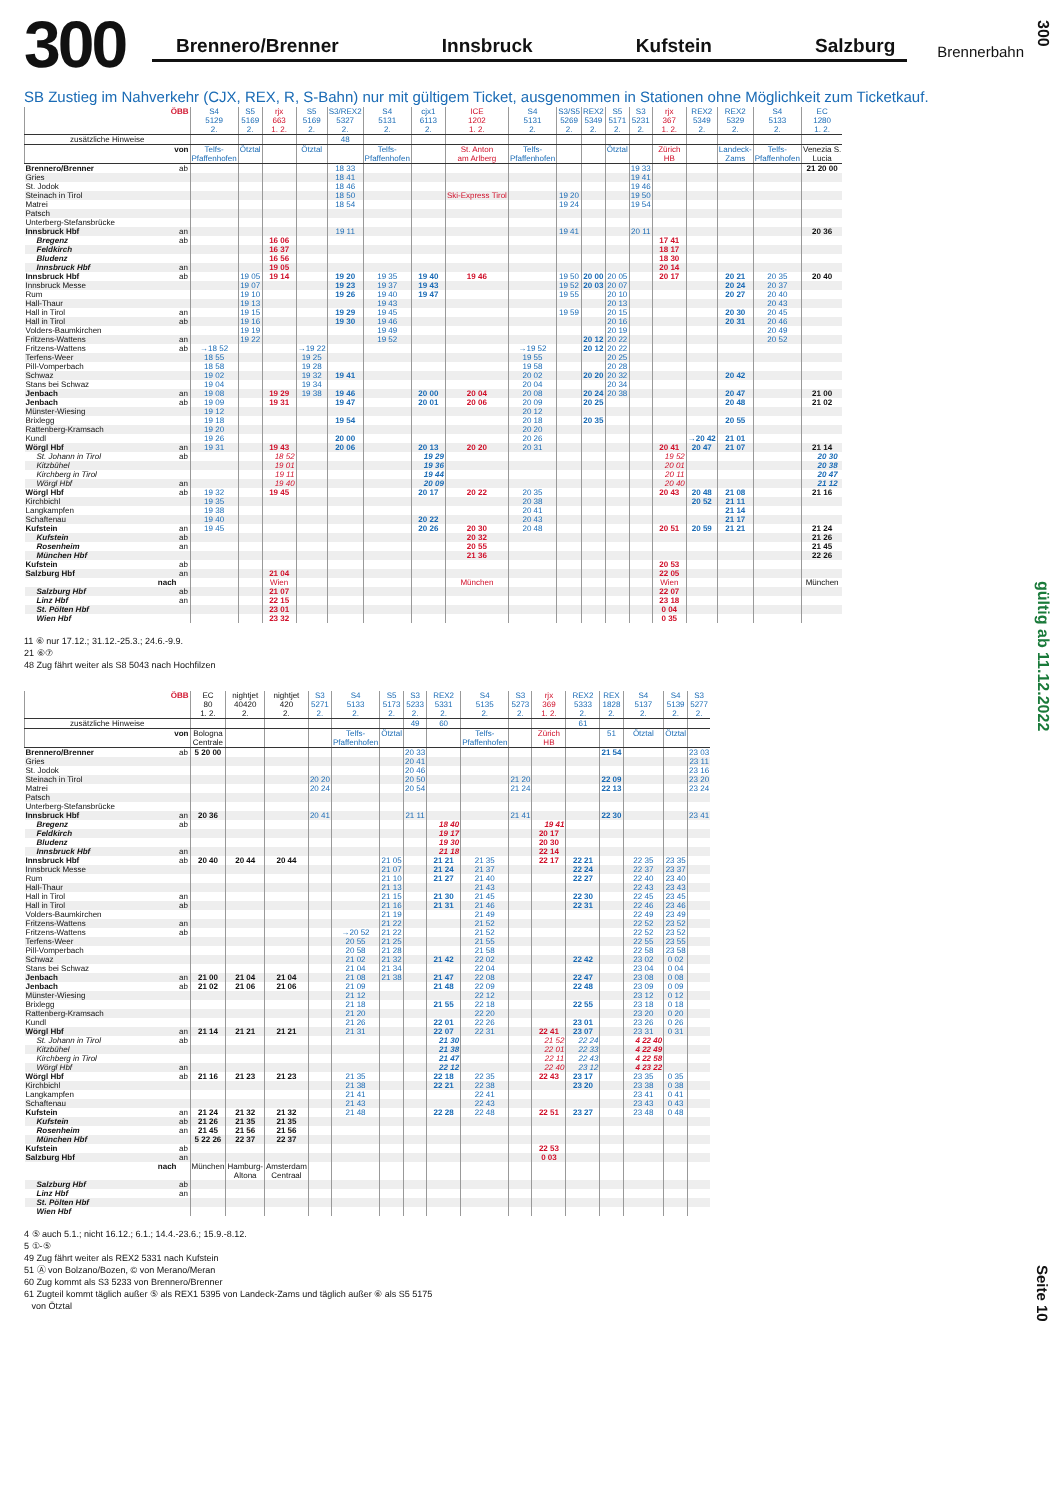300
Brennero/Brenner Innsbruck Kufstein Salzburg
Brennerbahn
SB Zustieg im Nahverkehr (CJX, REX, R, S-Bahn) nur mit gültigem Ticket, ausgenommen in Stationen ohne Möglichkeit zum Ticketkauf.
| ÖBB | | S4 5129 2. | S5 5169 2. | rjx 663 1. 2. | S5 5169 2. | S3/REX2 5327 2. | S4 5131 2. | cjx1 6113 2. | ICE 1202 1. 2. | S4 5131 2. | S3/S5 5269 2. | REX2 5349 2. | S5 5171 2. | S3 5231 2. | rjx 367 1. 2. | REX2 5349 2. | REX2 5329 2. | S4 5133 2. | EC 1280 1. 2. |
| --- | --- | --- | --- | --- | --- | --- | --- | --- | --- | --- | --- | --- | --- | --- | --- | --- | --- | --- | --- |
| zusätzliche Hinweise | | | | | | 48 | | | | | | | | | | | | | |
| von | | Telfs- Pfaffenhofen | Ötztal | | Ötztal | | Telfs- Pfaffenhofen | | St. Anton am Arlberg | Telfs- Pfaffenhofen | | | Ötztal | | Zürich HB | | Landeck- Zams | Telfs- Pfaffenhofen | Venezia S. Lucia |
| Brennero/Brenner | ab | | | | | 18 33 | | | | | | | | 19 33 | | | | | 21 20 00 |
| Gries | | | | | | 18 41 | | | | | | | | 19 41 | | | | | |
| St. Jodok | | | | | | 18 46 | | | | | | | | 19 46 | | | | | |
| Steinach in Tirol | | | | | | 18 50 | | | Ski-Express Tirol | | 19 20 | | | 19 50 | | | | | |
| Matrei | | | | | | 18 54 | | | | | 19 24 | | | 19 54 | | | | | |
| Patsch | | | | | | | | | | | | | | | | | | | |
| Unterberg-Stefansbrücke | | | | | | | | | | | | | | | | | | | |
| Innsbruck Hbf | an | | | | | 19 11 | | | | | 19 41 | | | 20 11 | | | | | 20 36 |
| Bregenz | ab | | | 16 06 | | | | | | | | | | | 17 41 | | | | |
| Feldkirch | | | | 16 37 | | | | | | | | | | | 18 17 | | | | |
| Bludenz | | | | 16 56 | | | | | | | | | | | 18 30 | | | | |
| Innsbruck Hbf | an | | | 19 05 | | | | | | | | | | | 20 14 | | | | |
| Innsbruck Hbf | ab | | 19 05 | 19 14 | | 19 20 | 19 35 | 19 40 | 19 46 | | 19 50 | 20 00 | 20 05 | | 20 17 | | 20 21 | 20 35 | 20 40 |
| Innsbruck Messe | | | 19 07 | | | 19 23 | 19 37 | 19 43 | | | 19 52 | 20 03 | 20 07 | | | | 20 24 | 20 37 | |
| Rum | | | 19 10 | | | 19 26 | 19 40 | 19 47 | | | 19 55 | | 20 10 | | | | 20 27 | 20 40 | |
| Hall-Thaur | | | 19 13 | | | | 19 43 | | | | | | 20 13 | | | | | 20 43 | |
| Hall in Tirol | an | | 19 15 | | | 19 29 | 19 45 | | | | 19 59 | | 20 15 | | | | 20 30 | 20 45 | |
| Hall in Tirol | ab | | 19 16 | | | 19 30 | 19 46 | | | | | | 20 16 | | | | 20 31 | 20 46 | |
| Volders-Baumkirchen | | | 19 19 | | | | 19 49 | | | | | | 20 19 | | | | | 20 49 | |
| Fritzens-Wattens | an | | 19 22 | | | | 19 52 | | | | | 20 12 | 20 22 | | | | | 20 52 | |
| Fritzens-Wattens | ab | →18 52 | | | →19 22 | | | | | →19 52 | | 20 12 | 20 22 | | | | | | |
| Terfens-Weer | | 18 55 | | | 19 25 | | | | | 19 55 | | | 20 25 | | | | | | |
| Pill-Vomperbach | | 18 58 | | | 19 28 | | | | | 19 58 | | | 20 28 | | | | | | |
| Schwaz | | 19 02 | | | 19 32 | 19 41 | | | | 20 02 | | 20 20 | 20 32 | | | | 20 42 | | |
| Stans bei Schwaz | | 19 04 | | | 19 34 | | | | | 20 04 | | | 20 34 | | | | | | |
| Jenbach | an | 19 08 | | 19 29 | 19 38 | 19 46 | | 20 00 | 20 04 | 20 08 | | 20 24 | 20 38 | | | | 20 47 | | 21 00 |
| Jenbach | ab | 19 09 | | 19 31 | | 19 47 | | 20 01 | 20 06 | 20 09 | | 20 25 | | | | | 20 48 | | 21 02 |
| Münster-Wiesing | | 19 12 | | | | | | | | 20 12 | | | | | | | | | |
| Brixlegg | | 19 18 | | | | 19 54 | | | | 20 18 | | 20 35 | | | | | 20 55 | | |
| Rattenberg-Kramsach | | 19 20 | | | | | | | | 20 20 | | | | | | | | | |
| Kundl | | 19 26 | | | | 20 00 | | | | 20 26 | | | | | | →20 42 | 21 01 | | |
| Wörgl Hbf | an | 19 31 | | 19 43 | | 20 06 | | 20 13 | 20 20 | 20 31 | | | | | 20 41 | 20 47 | 21 07 | | 21 14 |
| St. Johann in Tirol | ab | | | 18 52 | | | | 19 29 | | | | | | | 19 52 | | | | 20 30 |
| Kitzbühel | | | | 19 01 | | | | 19 36 | | | | | | | 20 01 | | | | 20 38 |
| Kirchberg in Tirol | | | | 19 11 | | | | 19 44 | | | | | | | 20 11 | | | | 20 47 |
| Wörgl Hbf | an | | | 19 40 | | | | 20 09 | | | | | | | 20 40 | | | | 21 12 |
| Wörgl Hbf | ab | 19 32 | | 19 45 | | | | 20 17 | 20 22 | 20 35 | | | | | 20 43 | 20 48 | 21 08 | | 21 16 |
| Kirchbichl | | 19 35 | | | | | | | | 20 38 | | | | | | 20 52 | 21 11 | | |
| Langkampfen | | 19 38 | | | | | | | | 20 41 | | | | | | | 21 14 | | |
| Schaftenau | | 19 40 | | | | | | 20 22 | | 20 43 | | | | | | | 21 17 | | |
| Kufstein | an | 19 45 | | | | | | 20 26 | 20 30 | 20 48 | | | | | 20 51 | 20 59 | 21 21 | | 21 24 |
| Kufstein | ab | | | | | | | | 20 32 | | | | | | | | | | 21 26 |
| Rosenheim | an | | | | | | | | 20 55 | | | | | | | | | | 21 45 |
| München Hbf | | | | | | | | | 21 36 | | | | | | | | | | 22 26 |
| Kufstein | ab | | | | | | | | | | | | | | 20 53 | | | | |
| Salzburg Hbf | an | | | 21 04 | | | | | | | | | | | 22 05 | | | | |
| nach | | | | Wien | | | | | München | | | | | | Wien | | | | München |
| Salzburg Hbf | ab | | | 21 07 | | | | | | | | | | | 22 07 | | | | |
| Linz Hbf | an | | | 22 15 | | | | | | | | | | | 23 18 | | | | |
| St. Pölten Hbf | | | | 23 01 | | | | | | | | | | | 0 04 | | | | |
| Wien Hbf | | | | 23 32 | | | | | | | | | | | 0 35 | | | | |
11 ⑥ nur 17.12.; 31.12.-25.3.; 24.6.-9.9.
21 ⑥⑦
48 Zug fährt weiter als S8 5043 nach Hochfilzen
| ÖBB | | EC 80 1. 2. | nightjet 40420 2. | nightjet 420 2. | S3 5271 2. | S4 5133 2. | S5 5173 2. | S3 5233 2. | REX2 5331 2. | S4 5135 2. | S3 5273 2. | rjx 369 1. 2. | REX2 5333 2. | REX 1828 2. | S4 5137 2. | S4 5139 2. | S3 5277 2. |
| --- | --- | --- | --- | --- | --- | --- | --- | --- | --- | --- | --- | --- | --- | --- | --- | --- | --- |
| zusätzliche Hinweise | | | | | | | | 49 | 60 | | | | 61 | | | | |
| von | | Bologna Centrale | | | | Telfs- Pfaffenhofen | Ötztal | | | Telfs- Pfaffenhofen | | Zürich HB | | 51 | Ötztal | Ötztal | |
| Brennero/Brenner | ab | 5 20 00 | | | | | | 20 33 | | | | | | 21 54 | | | 23 03 |
| Gries | | | | | | | | 20 41 | | | | | | | | | 23 11 |
| St. Jodok | | | | | | | | 20 46 | | | | | | | | | 23 16 |
| Steinach in Tirol | | | | | 20 20 | | | 20 50 | | | 21 20 | | | 22 09 | | | 23 20 |
| Matrei | | | | | 20 24 | | | 20 54 | | | 21 24 | | | 22 13 | | | 23 24 |
| Patsch | | | | | | | | | | | | | | | | | |
| Unterberg-Stefansbrücke | | | | | | | | | | | | | | | | | |
| Innsbruck Hbf | an | 20 36 | | | 20 41 | | | 21 11 | | | 21 41 | | | 22 30 | | | 23 41 |
| Bregenz | ab | | | | | | | | 18 40 | | | 19 41 | | | | | |
| Feldkirch | | | | | | | | | 19 17 | | | 20 17 | | | | | |
| Bludenz | | | | | | | | | 19 30 | | | 20 30 | | | | | |
| Innsbruck Hbf | an | | | | | | | | 21 18 | | | 22 14 | | | | | |
| Innsbruck Hbf | ab | 20 40 | 20 44 | 20 44 | | | 21 05 | | 21 21 | 21 35 | | 22 17 | 22 21 | | 22 35 | 23 35 | |
| Innsbruck Messe | | | | | | | 21 07 | | 21 24 | 21 37 | | | 22 24 | | 22 37 | 23 37 | |
| Rum | | | | | | | 21 10 | | 21 27 | 21 40 | | | 22 27 | | 22 40 | 23 40 | |
| Hall-Thaur | | | | | | | 21 13 | | | 21 43 | | | | | 22 43 | 23 43 | |
| Hall in Tirol | an | | | | | | 21 15 | | 21 30 | 21 45 | | | 22 30 | | 22 45 | 23 45 | |
| Hall in Tirol | ab | | | | | | 21 16 | | 21 31 | 21 46 | | | 22 31 | | 22 46 | 23 46 | |
| Volders-Baumkirchen | | | | | | | 21 19 | | | 21 49 | | | | | 22 49 | 23 49 | |
| Fritzens-Wattens | an | | | | | | 21 22 | | | 21 52 | | | | | 22 52 | 23 52 | |
| Fritzens-Wattens | ab | | | | | →20 52 | 21 22 | | | 21 52 | | | | | 22 52 | 23 52 | |
| Terfens-Weer | | | | | | 20 55 | 21 25 | | | 21 55 | | | | | 22 55 | 23 55 | |
| Pill-Vomperbach | | | | | | 20 58 | 21 28 | | | 21 58 | | | | | 22 58 | 23 58 | |
| Schwaz | | | | | | 21 02 | 21 32 | | 21 42 | 22 02 | | | 22 42 | | 23 02 | 0 02 | |
| Stans bei Schwaz | | | | | | 21 04 | 21 34 | | | 22 04 | | | | | 23 04 | 0 04 | |
| Jenbach | an | 21 00 | 21 04 | 21 04 | | 21 08 | 21 38 | | 21 47 | 22 08 | | | 22 47 | | 23 08 | 0 08 | |
| Jenbach | ab | 21 02 | 21 06 | 21 06 | | 21 09 | | | 21 48 | 22 09 | | | 22 48 | | 23 09 | 0 09 | |
| Münster-Wiesing | | | | | | 21 12 | | | | 22 12 | | | | | 23 12 | 0 12 | |
| Brixlegg | | | | | | 21 18 | | | 21 55 | 22 18 | | | 22 55 | | 23 18 | 0 18 | |
| Rattenberg-Kramsach | | | | | | 21 20 | | | | 22 20 | | | | | 23 20 | 0 20 | |
| Kundl | | | | | | 21 26 | | | 22 01 | 22 26 | | | 23 01 | | 23 26 | 0 26 | |
| Wörgl Hbf | an | 21 14 | 21 21 | 21 21 | | 21 31 | | | 22 07 | 22 31 | | 22 41 | 23 07 | | 23 31 | 0 31 | |
| St. Johann in Tirol | ab | | | | | | | | 21 30 | | | 21 52 | 22 24 | | 4 22 40 | | |
| Kitzbühel | | | | | | | | | 21 38 | | | 22 01 | 22 33 | | 4 22 49 | | |
| Kirchberg in Tirol | | | | | | | | | 21 47 | | | 22 11 | 22 43 | | 4 22 58 | | |
| Wörgl Hbf | an | | | | | | | | 22 12 | | | 22 40 | 23 12 | | 4 23 22 | | |
| Wörgl Hbf | ab | 21 16 | 21 23 | 21 23 | | 21 35 | | | 22 18 | 22 35 | | 22 43 | 23 17 | | 23 35 | 0 35 | |
| Kirchbichl | | | | | | 21 38 | | | 22 21 | 22 38 | | | 23 20 | | 23 38 | 0 38 | |
| Langkampfen | | | | | | 21 41 | | | | 22 41 | | | | | 23 41 | 0 41 | |
| Schaftenau | | | | | | 21 43 | | | | 22 43 | | | | | 23 43 | 0 43 | |
| Kufstein | an | 21 24 | 21 32 | 21 32 | | 21 48 | | | 22 28 | 22 48 | | 22 51 | 23 27 | | 23 48 | 0 48 | |
| Kufstein | ab | 21 26 | 21 35 | 21 35 | | | | | | | | | | | | | |
| Rosenheim | an | 21 45 | 21 56 | 21 56 | | | | | | | | | | | | | |
| München Hbf | | 5 22 26 | 22 37 | 22 37 | | | | | | | | | | | | | |
| Kufstein | ab | | | | | | | | | | | 22 53 | | | | | |
| Salzburg Hbf | an | | | | | | | | | | | 0 03 | | | | | |
| nach | | München | Hamburg- Altona | Amsterdam Centraal | | | | | | | | | | | | | |
| Salzburg Hbf | ab | | | | | | | | | | | | | | | | |
| Linz Hbf | an | | | | | | | | | | | | | | | | |
| St. Pölten Hbf | | | | | | | | | | | | | | | | | |
| Wien Hbf | | | | | | | | | | | | | | | | | |
4 ⑤ auch 5.1.; nicht 16.12.; 6.1.; 14.4.-23.6.; 15.9.-8.12.
5 ①-⑤
49 Zug fährt weiter als REX2 5331 nach Kufstein
51 Ⓐ von Bolzano/Bozen, © von Merano/Meran
60 Zug kommt als S3 5233 von Brennero/Brenner
61 Zugteil kommt täglich außer ⑤ als REX1 5395 von Landeck-Zams und täglich außer ⑥ als S5 5175
von Ötztal
300
gültig ab 11.12.2022
Seite 10